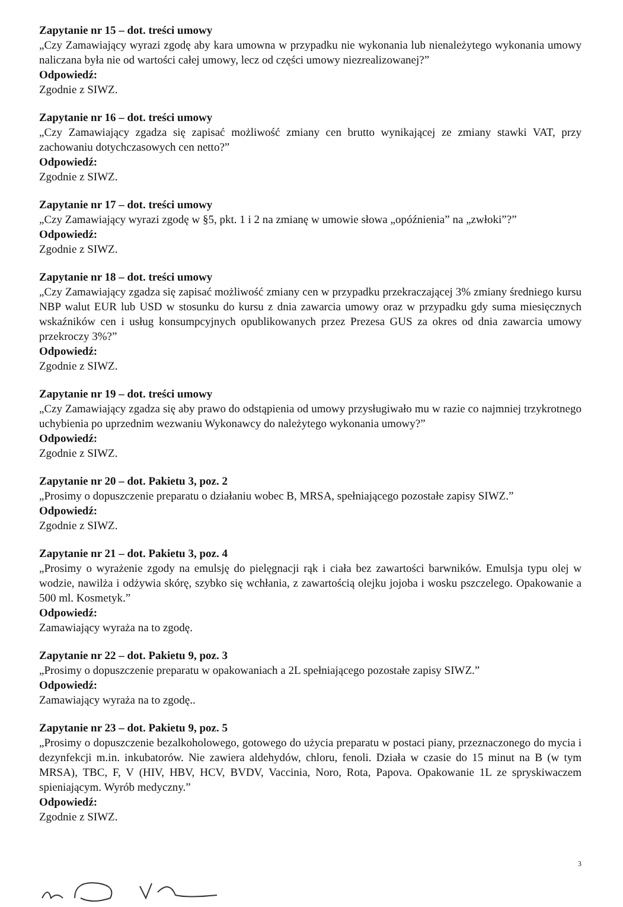Zapytanie nr 15 – dot. treści umowy
„Czy Zamawiający wyrazi zgodę aby kara umowna w przypadku nie wykonania lub nienależytego wykonania umowy naliczana była nie od wartości całej umowy, lecz od części umowy niezrealizowanej?”
Odpowiedź:
Zgodnie z SIWZ.
Zapytanie nr 16 – dot. treści umowy
„Czy Zamawiający zgadza się zapisać możliwość zmiany cen brutto wynikającej ze zmiany stawki VAT, przy zachowaniu dotychczasowych cen netto?”
Odpowiedź:
Zgodnie z SIWZ.
Zapytanie nr 17 – dot. treści umowy
„Czy Zamawiający wyrazi zgodę w §5, pkt. 1 i 2 na zmianę w umowie słowa „opóźnienia” na „zwłoki”?”
Odpowiedź:
Zgodnie z SIWZ.
Zapytanie nr 18 – dot. treści umowy
„Czy Zamawiający zgadza się zapisać możliwość zmiany cen w przypadku przekraczającej 3% zmiany średniego kursu NBP walut EUR lub USD w stosunku do kursu z dnia zawarcia umowy oraz w przypadku gdy suma miesięcznych wskaźników cen i usług konsumpcyjnych opublikowanych przez Prezesa GUS za okres od dnia zawarcia umowy przekroczy 3%?”
Odpowiedź:
Zgodnie z SIWZ.
Zapytanie nr 19 – dot. treści umowy
„Czy Zamawiający zgadza się aby prawo do odstąpienia od umowy przysługiwało mu w razie co najmniej trzykrotnego uchybienia po uprzednim wezwaniu Wykonawcy do należytego wykonania umowy?”
Odpowiedź:
Zgodnie z SIWZ.
Zapytanie nr 20 – dot. Pakietu 3, poz. 2
„Prosimy o dopuszczenie preparatu o działaniu wobec B, MRSA, spełniającego pozostałe zapisy SIWZ.”
Odpowiedź:
Zgodnie z SIWZ.
Zapytanie nr 21 – dot. Pakietu 3, poz. 4
„Prosimy o wyrażenie zgody na emulsję do pielęgnacji rąk i ciała bez zawartości barwników. Emulsja typu olej w wodzie, nawilża i odżywia skórę, szybko się wchłania, z zawartością olejku jojoba i wosku pszczelego. Opakowanie a 500 ml. Kosmetyk.”
Odpowiedź:
Zamawiający wyraża na to zgodę.
Zapytanie nr 22 – dot. Pakietu 9, poz. 3
„Prosimy o dopuszczenie preparatu w opakowaniach a 2L spełniającego pozostałe zapisy SIWZ.”
Odpowiedź:
Zamawiający wyraża na to zgodę..
Zapytanie nr 23 – dot. Pakietu 9, poz. 5
„Prosimy o dopuszczenie bezalkoholowego, gotowego do użycia preparatu w postaci piany, przeznaczonego do mycia i dezynfekcji m.in. inkubatorów. Nie zawiera aldehydów, chloru, fenoli. Działa w czasie do 15 minut na B (w tym MRSA), TBC, F, V (HIV, HBV, HCV, BVDV, Vaccinia, Noro, Rota, Papova. Opakowanie 1L ze spryskiwaczem spieniającym. Wyrób medyczny.”
Odpowiedź:
Zgodnie z SIWZ.
3